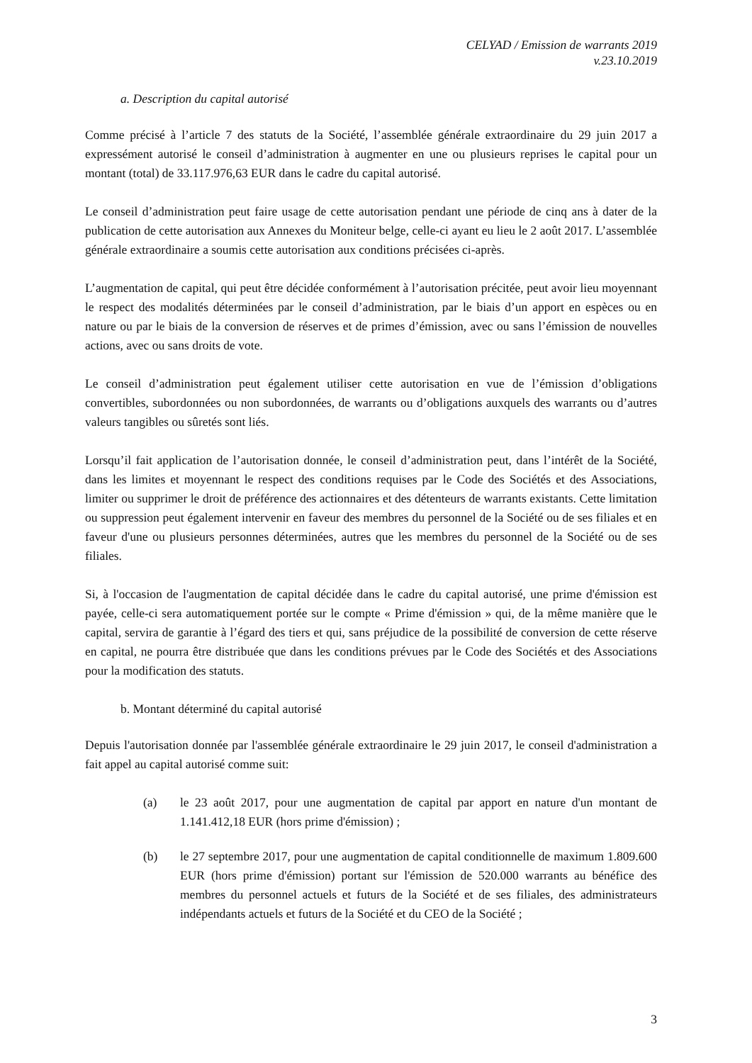CELYAD / Emission de warrants 2019
v.23.10.2019
a. Description du capital autorisé
Comme précisé à l’article 7 des statuts de la Société, l’assemblée générale extraordinaire du 29 juin 2017 a expressément autorisé le conseil d’administration à augmenter en une ou plusieurs reprises le capital pour un montant (total) de 33.117.976,63 EUR dans le cadre du capital autorisé.
Le conseil d’administration peut faire usage de cette autorisation pendant une période de cinq ans à dater de la publication de cette autorisation aux Annexes du Moniteur belge, celle-ci ayant eu lieu le 2 août 2017. L’assemblée générale extraordinaire a soumis cette autorisation aux conditions précisées ci-après.
L’augmentation de capital, qui peut être décidée conformément à l’autorisation précitée, peut avoir lieu moyennant le respect des modalités déterminées par le conseil d’administration, par le biais d’un apport en espèces ou en nature ou par le biais de la conversion de réserves et de primes d’émission, avec ou sans l’émission de nouvelles actions, avec ou sans droits de vote.
Le conseil d’administration peut également utiliser cette autorisation en vue de l’émission d’obligations convertibles, subordonnées ou non subordonnées, de warrants ou d’obligations auxquels des warrants ou d’autres valeurs tangibles ou sûretés sont liés.
Lorsqu’il fait application de l’autorisation donnée, le conseil d’administration peut, dans l’intérêt de la Société, dans les limites et moyennant le respect des conditions requises par le Code des Sociétés et des Associations, limiter ou supprimer le droit de préférence des actionnaires et des détenteurs de warrants existants. Cette limitation ou suppression peut également intervenir en faveur des membres du personnel de la Société ou de ses filiales et en faveur d'une ou plusieurs personnes déterminées, autres que les membres du personnel de la Société ou de ses filiales.
Si, à l'occasion de l'augmentation de capital décidée dans le cadre du capital autorisé, une prime d'émission est payée, celle-ci sera automatiquement portée sur le compte « Prime d'émission » qui, de la même manière que le capital, servira de garantie à l’égard des tiers et qui, sans préjudice de la possibilité de conversion de cette réserve en capital, ne pourra être distribuée que dans les conditions prévues par le Code des Sociétés et des Associations pour la modification des statuts.
b. Montant déterminé du capital autorisé
Depuis l'autorisation donnée par l'assemblée générale extraordinaire le 29 juin 2017, le conseil d'administration a fait appel au capital autorisé comme suit:
(a) le 23 août 2017, pour une augmentation de capital par apport en nature d'un montant de 1.141.412,18 EUR (hors prime d'émission) ;
(b) le 27 septembre 2017, pour une augmentation de capital conditionnelle de maximum 1.809.600 EUR (hors prime d'émission) portant sur l'émission de 520.000 warrants au bénéfice des membres du personnel actuels et futurs de la Société et de ses filiales, des administrateurs indépendants actuels et futurs de la Société et du CEO de la Société ;
3